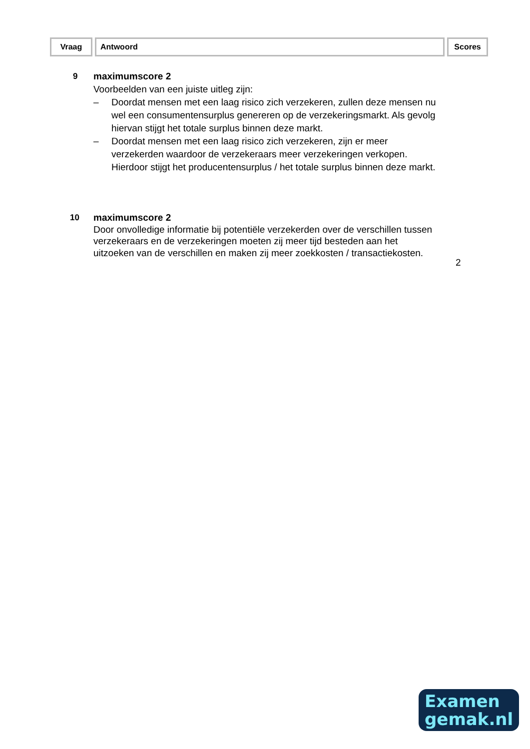Vraag Antwoord Scores
9
maximumscore 2
Voorbeelden van een juiste uitleg zijn:
– Doordat mensen met een laag risico zich verzekeren, zullen deze mensen nu wel een consumentensurplus genereren op de verzekeringsmarkt. Als gevolg hiervan stijgt het totale surplus binnen deze markt.
– Doordat mensen met een laag risico zich verzekeren, zijn er meer verzekerden waardoor de verzekeraars meer verzekeringen verkopen. Hierdoor stijgt het producentensurplus / het totale surplus binnen deze markt.
10
maximumscore 2
Door onvolledige informatie bij potentiële verzekerden over de verschillen tussen verzekeraars en de verzekeringen moeten zij meer tijd besteden aan het uitzoeken van de verschillen en maken zij meer zoekkosten / transactiekosten.
2
Examen
gemak.nl